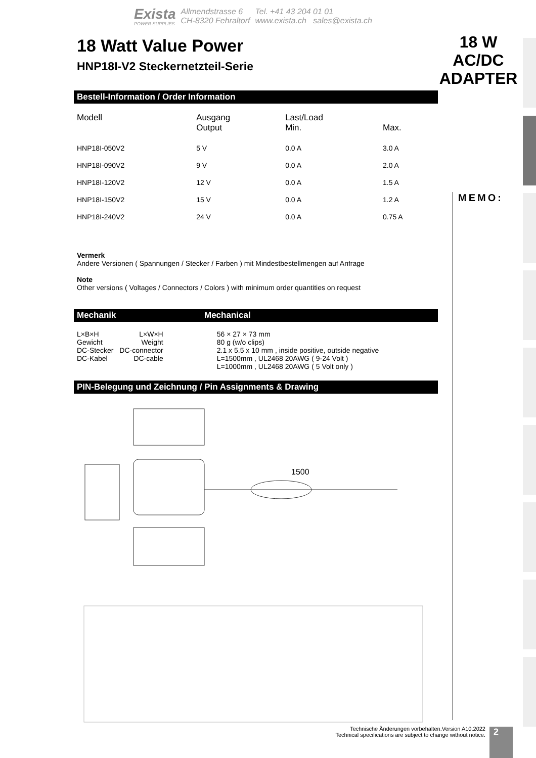Exista
POWER SUPPLIES
Allmendstrasse 6
CH-8320 Fehraltorf
Tel. +41 43 204 01 01
www.exista.ch sales@exista.ch
18 Watt Value Power
HNP18I-V2 Steckernetzteil-Serie
Bestell-Information / Order Information
| Modell | Ausgang Output | Last/Load Min. | Max. |
| --- | --- | --- | --- |
| HNP18I-050V2 | 5 V | 0.0 A | 3.0 A |
| HNP18I-090V2 | 9 V | 0.0 A | 2.0 A |
| HNP18I-120V2 | 12 V | 0.0 A | 1.5 A |
| HNP18I-150V2 | 15 V | 0.0 A | 1.2 A |
| HNP18I-240V2 | 24 V | 0.0 A | 0.75 A |
Vermerk
Andere Versionen ( Spannungen / Stecker / Farben ) mit Mindestbestellmengen auf Anfrage
Note
Other versions ( Voltages / Connectors / Colors ) with minimum order quantities on request
Mechanik Mechanical
| L×B×H | L×W×H | 56 × 27 × 73 mm |
| Gewicht | Weight | 80 g (w/o clips) |
| DC-Stecker | DC-connector | 2.1 x 5.5 x 10 mm , inside positive, outside negative |
| DC-Kabel | DC-cable | L=1500mm , UL2468 20AWG ( 9-24 Volt ) L=1000mm , UL2468 20AWG ( 5 Volt only ) |
PIN-Belegung und Zeichnung / Pin Assignments & Drawing
1500
18 W
AC/DC
ADAPTER
MEMO:
Technische Änderungen vorbehalten.Version A10.2022
Technical specifications are subject to change without notice.
2